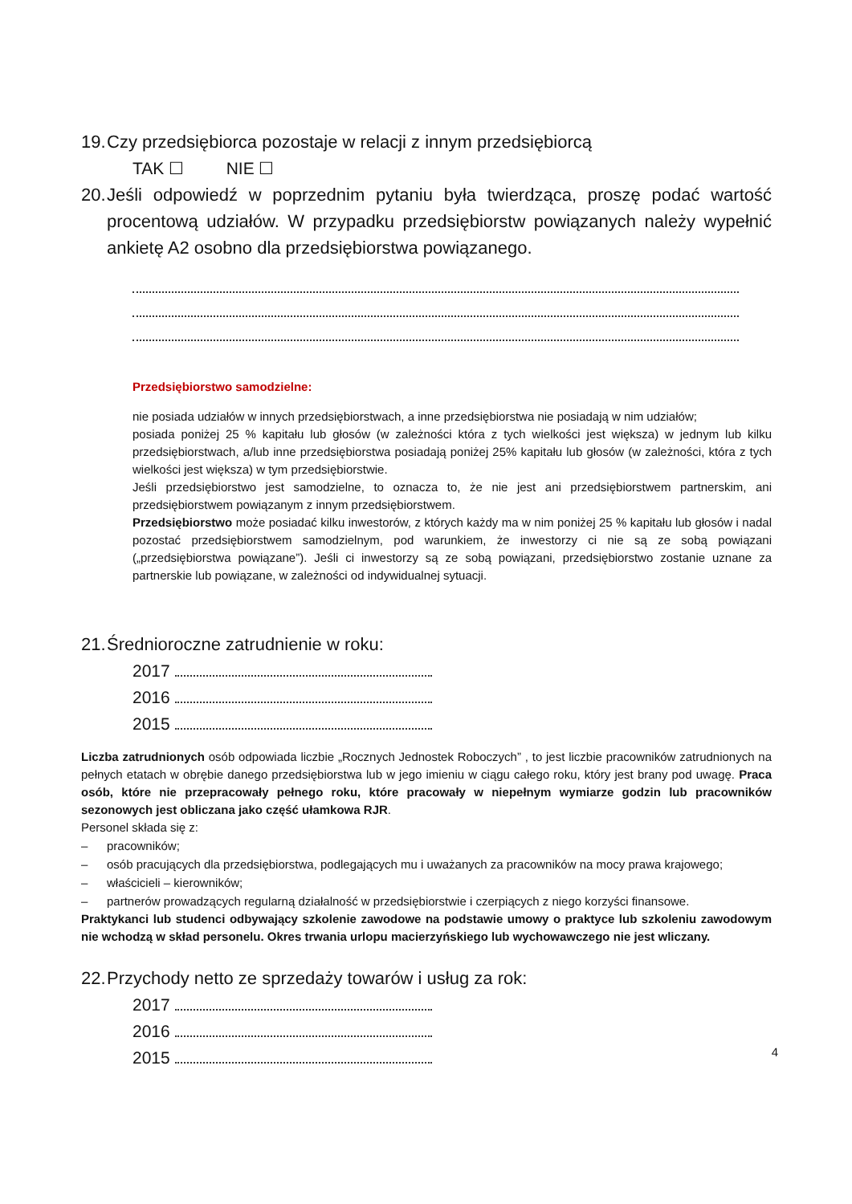19. Czy przedsiębiorca pozostaje w relacji z innym przedsiębiorcą
TAK ☐ NIE ☐
20. Jeśli odpowiedź w poprzednim pytaniu była twierdząca, proszę podać wartość procentową udziałów. W przypadku przedsiębiorstw powiązanych należy wypełnić ankietę A2 osobno dla przedsiębiorstwa powiązanego.
Przedsiębiorstwo samodzielne:
nie posiada udziałów w innych przedsiębiorstwach, a inne przedsiębiorstwa nie posiadają w nim udziałów;
posiada poniżej 25 % kapitału lub głosów (w zależności która z tych wielkości jest większa) w jednym lub kilku przedsiębiorstwach, a/lub inne przedsiębiorstwa posiadają poniżej 25% kapitału lub głosów (w zależności, która z tych wielkości jest większa) w tym przedsiębiorstwie.
Jeśli przedsiębiorstwo jest samodzielne, to oznacza to, że nie jest ani przedsiębiorstwem partnerskim, ani przedsiębiorstwem powiązanym z innym przedsiębiorstwem.
Przedsiębiorstwo może posiadać kilku inwestorów, z których każdy ma w nim poniżej 25 % kapitału lub głosów i nadal pozostać przedsiębiorstwem samodzielnym, pod warunkiem, że inwestorzy ci nie są ze sobą powiązani („przedsiębiorstwa powiązane”). Jeśli ci inwestorzy są ze sobą powiązani, przedsiębiorstwo zostanie uznane za partnerskie lub powiązane, w zależności od indywidualnej sytuacji.
21. Średnioroczne zatrudnienie w roku:
2017
2016
2015
Liczba zatrudnionych osób odpowiada liczbie „Rocznych Jednostek Roboczych” , to jest liczbie pracowników zatrudnionych na pełnych etatach w obrębie danego przedsiębiorstwa lub w jego imieniu w ciągu całego roku, który jest brany pod uwagę. Praca osób, które nie przepracowały pełnego roku, które pracowały w niepełnym wymiarze godzin lub pracowników sezonowych jest obliczana jako część ułamkowa RJR.
Personel składa się z:
– pracowników;
– osób pracujących dla przedsiębiorstwa, podlegających mu i uważanych za pracowników na mocy prawa krajowego;
– właścicieli – kierowników;
– partnerów prowadzących regularną działalność w przedsiębiorstwie i czerpiących z niego korzyści finansowe.
Praktykanci lub studenci odbywający szkolenie zawodowe na podstawie umowy o praktyce lub szkoleniu zawodowym nie wchodzą w skład personelu. Okres trwania urlopu macierzyńskiego lub wychowawczego nie jest wliczany.
22. Przychody netto ze sprzedaży towarów i usług za rok:
2017
2016
2015
4